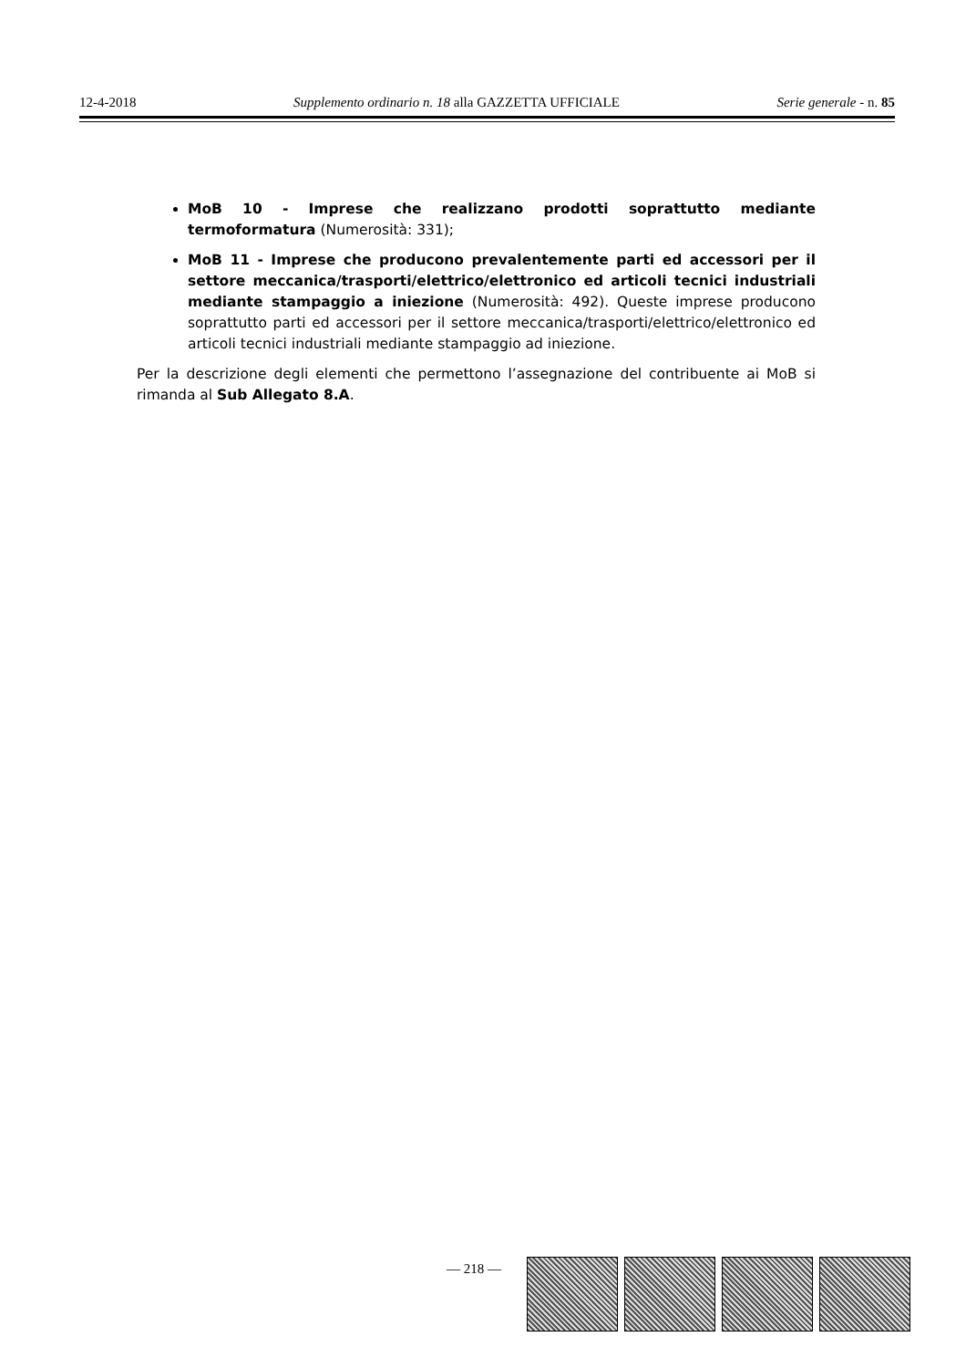12-4-2018 Supplemento ordinario n. 18 alla GAZZETTA UFFICIALE Serie generale - n. 85
MoB 10 - Imprese che realizzano prodotti soprattutto mediante termoformatura (Numerosità: 331);
MoB 11 - Imprese che producono prevalentemente parti ed accessori per il settore meccanica/trasporti/elettrico/elettronico ed articoli tecnici industriali mediante stampaggio a iniezione (Numerosità: 492). Queste imprese producono soprattutto parti ed accessori per il settore meccanica/trasporti/elettrico/elettronico ed articoli tecnici industriali mediante stampaggio ad iniezione.
Per la descrizione degli elementi che permettono l’assegnazione del contribuente ai MoB si rimanda al Sub Allegato 8.A.
— 218 —